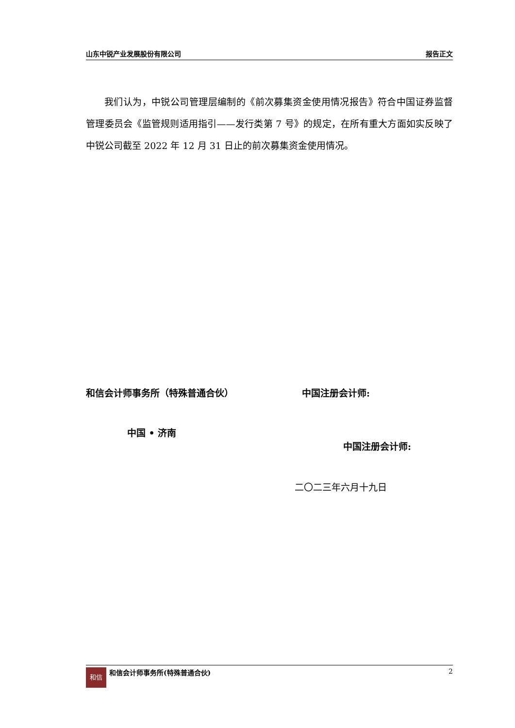山东中锐产业发展股份有限公司 报告正文
我们认为，中锐公司管理层编制的《前次募集资金使用情况报告》符合中国证券监督管理委员会《监管规则适用指引——发行类第 7 号》的规定，在所有重大方面如实反映了中锐公司截至 2022 年 12 月 31 日止的前次募集资金使用情况。
和信会计师事务所（特殊普通合伙） 中国注册会计师:
中国 • 济南
中国注册会计师:
二〇二三年六月十九日
和信 和信会计师事务所(特殊普通合伙) 2